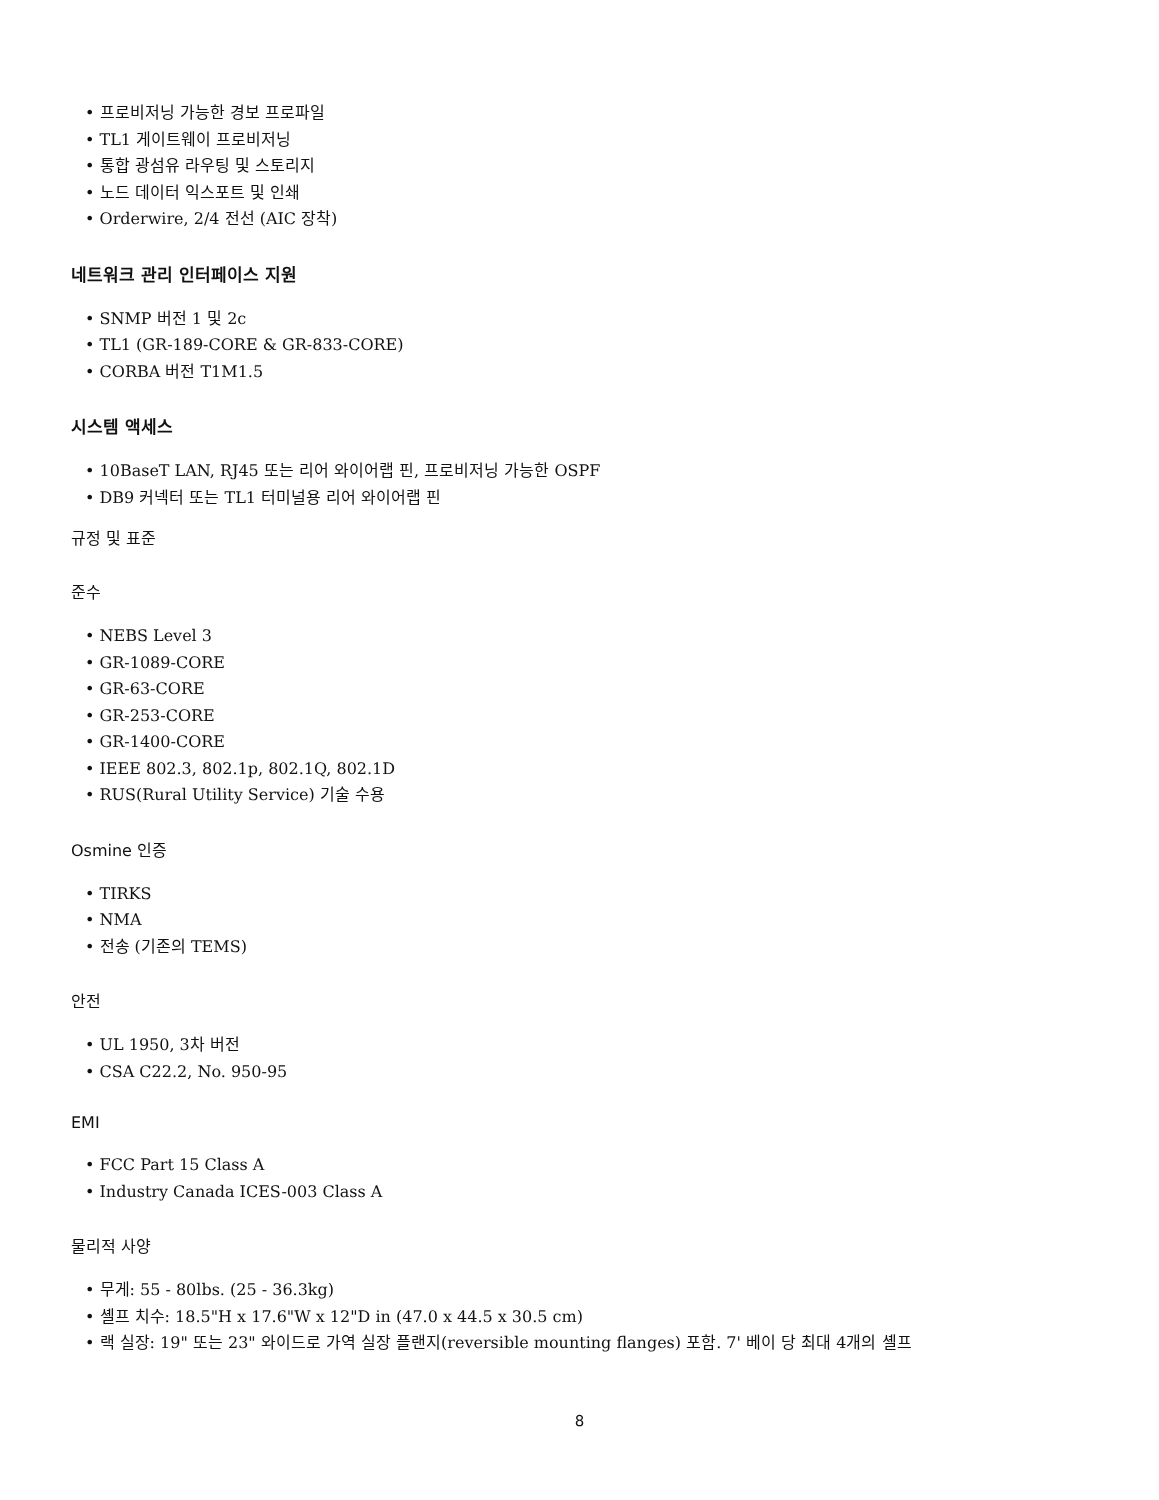• 프로비저닝 가능한 경보 프로파일
• TL1 게이트웨이 프로비저닝
• 통합 광섬유 라우팅 및 스토리지
• 노드 데이터 익스포트 및 인쇄
• Orderwire, 2/4 전선 (AIC 장착)
네트워크 관리 인터페이스 지원
• SNMP 버전 1 및 2c
• TL1 (GR-189-CORE & GR-833-CORE)
• CORBA 버전 T1M1.5
시스템 액세스
• 10BaseT LAN, RJ45 또는 리어 와이어랩 핀, 프로비저닝 가능한 OSPF
• DB9 커넥터 또는 TL1 터미널용 리어 와이어랩 핀
규정 및 표준
준수
• NEBS Level 3
• GR-1089-CORE
• GR-63-CORE
• GR-253-CORE
• GR-1400-CORE
• IEEE 802.3, 802.1p, 802.1Q, 802.1D
• RUS(Rural Utility Service) 기술 수용
Osmine 인증
• TIRKS
• NMA
• 전송 (기존의 TEMS)
안전
• UL 1950, 3차 버전
• CSA C22.2, No. 950-95
EMI
• FCC Part 15 Class A
• Industry Canada ICES-003 Class A
물리적 사양
• 무게: 55 - 80lbs. (25 - 36.3kg)
• 셸프 치수: 18.5"H x 17.6"W x 12"D in (47.0 x 44.5 x 30.5 cm)
• 랙 실장: 19" 또는 23" 와이드로 가역 실장 플랜지(reversible mounting flanges) 포함. 7' 베이 당 최대 4개의 셸프
8